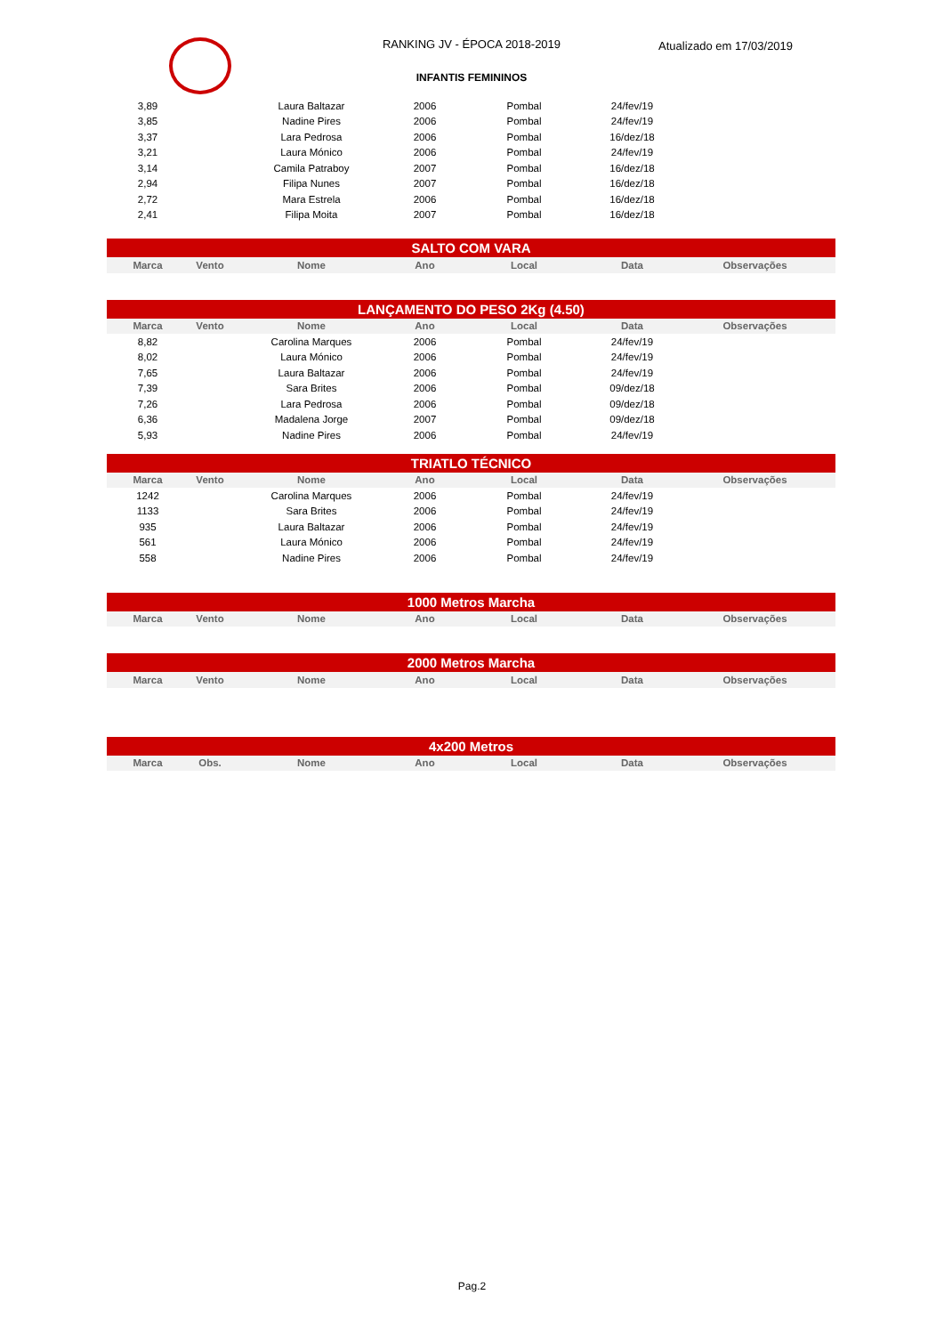RANKING JV - ÉPOCA 2018-2019 Atualizado em 17/03/2019
INFANTIS FEMININOS
| 3,89 | | Laura Baltazar | 2006 | Pombal | 24/fev/19 | |
| 3,85 | | Nadine Pires | 2006 | Pombal | 24/fev/19 | |
| 3,37 | | Lara Pedrosa | 2006 | Pombal | 16/dez/18 | |
| 3,21 | | Laura Mónico | 2006 | Pombal | 24/fev/19 | |
| 3,14 | | Camila Patraboy | 2007 | Pombal | 16/dez/18 | |
| 2,94 | | Filipa Nunes | 2007 | Pombal | 16/dez/18 | |
| 2,72 | | Mara Estrela | 2006 | Pombal | 16/dez/18 | |
| 2,41 | | Filipa Moita | 2007 | Pombal | 16/dez/18 | |
| SALTO COM VARA | | | | | | |
| Marca | Vento | Nome | Ano | Local | Data | Observações |
| LANÇAMENTO DO PESO 2Kg (4.50) | | | | | | |
| Marca | Vento | Nome | Ano | Local | Data | Observações |
| 8,82 | | Carolina Marques | 2006 | Pombal | 24/fev/19 | |
| 8,02 | | Laura Mónico | 2006 | Pombal | 24/fev/19 | |
| 7,65 | | Laura Baltazar | 2006 | Pombal | 24/fev/19 | |
| 7,39 | | Sara Brites | 2006 | Pombal | 09/dez/18 | |
| 7,26 | | Lara Pedrosa | 2006 | Pombal | 09/dez/18 | |
| 6,36 | | Madalena Jorge | 2007 | Pombal | 09/dez/18 | |
| 5,93 | | Nadine Pires | 2006 | Pombal | 24/fev/19 | |
| TRIATLO TÉCNICO | | | | | | |
| Marca | Vento | Nome | Ano | Local | Data | Observações |
| 1242 | | Carolina Marques | 2006 | Pombal | 24/fev/19 | |
| 1133 | | Sara Brites | 2006 | Pombal | 24/fev/19 | |
| 935 | | Laura Baltazar | 2006 | Pombal | 24/fev/19 | |
| 561 | | Laura Mónico | 2006 | Pombal | 24/fev/19 | |
| 558 | | Nadine Pires | 2006 | Pombal | 24/fev/19 | |
| 1000 Metros Marcha | | | | | | |
| Marca | Vento | Nome | Ano | Local | Data | Observações |
| 2000 Metros Marcha | | | | | | |
| Marca | Vento | Nome | Ano | Local | Data | Observações |
| 4x200 Metros | | | | | | |
| Marca | Obs. | Nome | Ano | Local | Data | Observações |
Pag.2